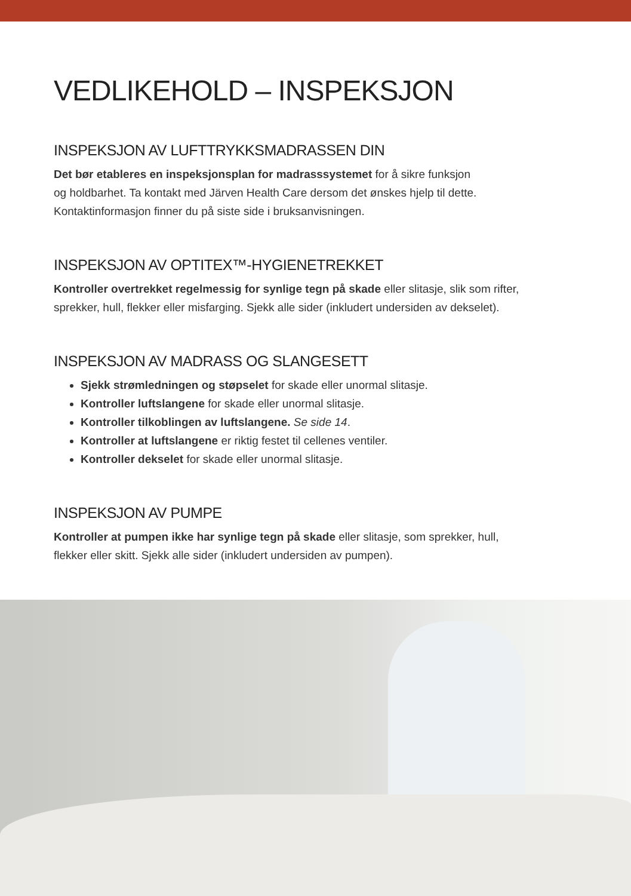VEDLIKEHOLD – INSPEKSJON
INSPEKSJON AV LUFTTRYKKSMADRASSEN DIN
Det bør etableres en inspeksjonsplan for madrasssystemet for å sikre funksjon
og holdbarhet. Ta kontakt med Järven Health Care dersom det ønskes hjelp til dette.
Kontaktinformasjon finner du på siste side i bruksanvisningen.
INSPEKSJON AV OPTITEX™-HYGIENETREKKET
Kontroller overtrekket regelmessig for synlige tegn på skade eller slitasje, slik som rifter,
sprekker, hull, flekker eller misfarging. Sjekk alle sider (inkludert undersiden av dekselet).
INSPEKSJON AV MADRASS OG SLANGESETT
Sjekk strømledningen og støpselet for skade eller unormal slitasje.
Kontroller luftslangene for skade eller unormal slitasje.
Kontroller tilkoblingen av luftslangene. Se side 14.
Kontroller at luftslangene er riktig festet til cellenes ventiler.
Kontroller dekselet for skade eller unormal slitasje.
INSPEKSJON AV PUMPE
Kontroller at pumpen ikke har synlige tegn på skade eller slitasje, som sprekker, hull,
flekker eller skitt. Sjekk alle sider (inkludert undersiden av pumpen).